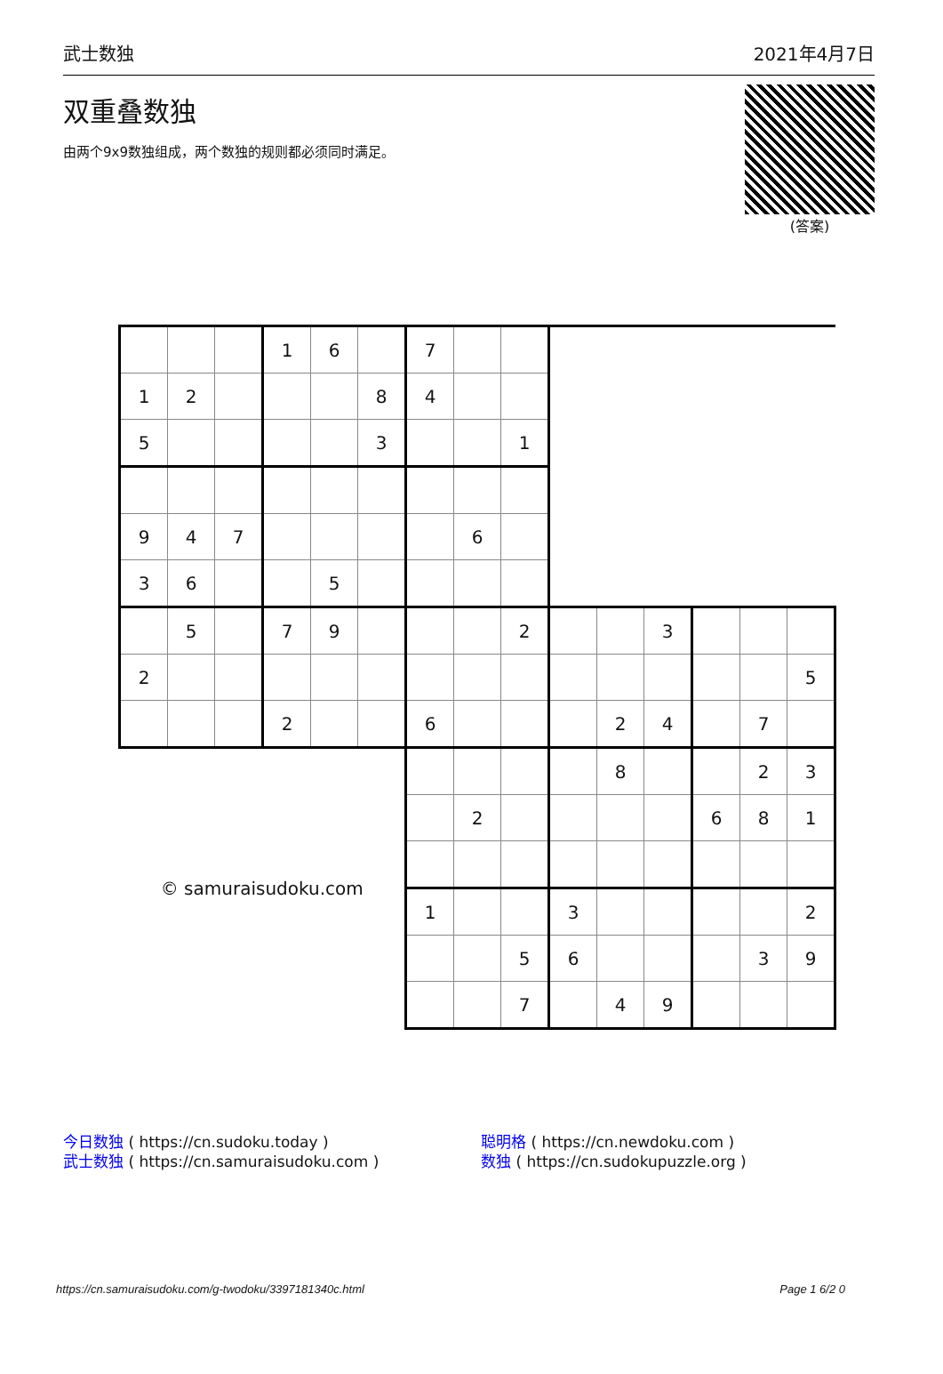武士数独 2021年4月7日
双重叠数独
由两个9x9数独组成，两个数独的规则都必须同时满足。
(答案)
| | | | 1 | 6 | | 7 | | | | | | | | |
| 1 | 2 | | | | 8 | 4 | | | | | | | | |
| 5 | | | | | 3 | | | 1 | | | | | | |
| 9 | 4 | 7 | | | | | 6 | | | | | | | |
| 3 | 6 | | | 5 | | | | | | | | | | |
| | 5 | | 7 | 9 | | | | 2 | | | 3 | | | |
| 2 | | | | | | | | | | | | | | 5 |
| | | | 2 | | | 6 | | | | 2 | 4 | | 7 | |
| © samuraisudoku.com | | | | | | | | | | 8 | | | 2 | 3 |
| | | | | | | | 2 | | | | | 6 | 8 | 1 |
| | | | | | | 1 | | | 3 | | | | | 2 |
| | | | | | | | | 5 | 6 | | | | 3 | 9 |
| | | | | | | | | 7 | | 4 | 9 | | | |
今日数独 ( https://cn.sudoku.today )
武士数独 ( https://cn.samuraisudoku.com )
聪明格 ( https://cn.newdoku.com )
数独 ( https://cn.sudokupuzzle.org )
https://cn.samuraisudoku.com/g-twodoku/3397181340c.html Page 1 6/2 0